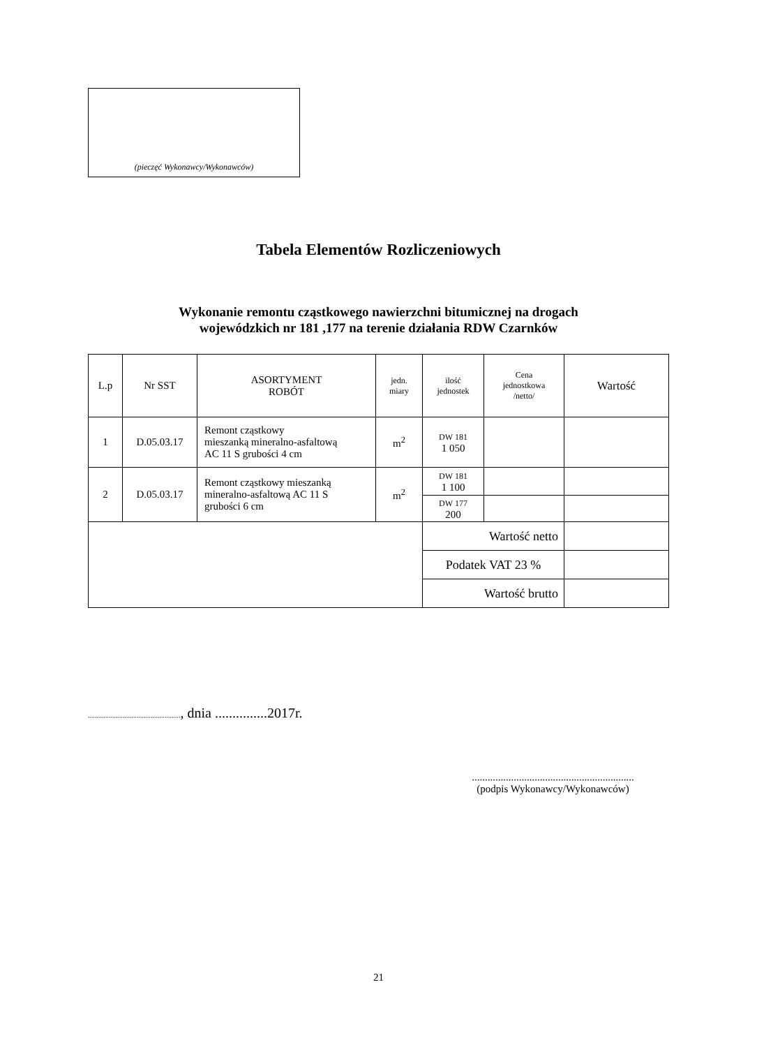(pieczęć Wykonawcy/Wykonawców)
Tabela Elementów Rozliczeniowych
Wykonanie remontu cząstkowego nawierzchni bitumicznej na drogach
wojewódzkich nr 181 ,177 na terenie działania RDW Czarnków
| L.p | Nr SST | ASORTYMENT ROBÓT | jedn. miary | ilość jednostek | Cena jednostkowa /netto/ | Wartość |
| --- | --- | --- | --- | --- | --- | --- |
| 1 | D.05.03.17 | Remont cząstkowy mieszanką mineralno-asfaltową AC 11 S grubości 4 cm | m<sup>2</sup> | DW 181 1 050 | | |
| 2 | D.05.03.17 | Remont cząstkowy mieszanką mineralno-asfaltową AC 11 S grubości 6 cm | m<sup>2</sup> | DW 181 1 100 | | |
| | | | | DW 177 200 | | |
| | | | | Wartość netto | | |
| | | | | Podatek VAT 23 % | | |
| | | | | Wartość brutto | | |
....................................................., dnia ...............2017r.
..............................................................
(podpis Wykonawcy/Wykonawców)
21